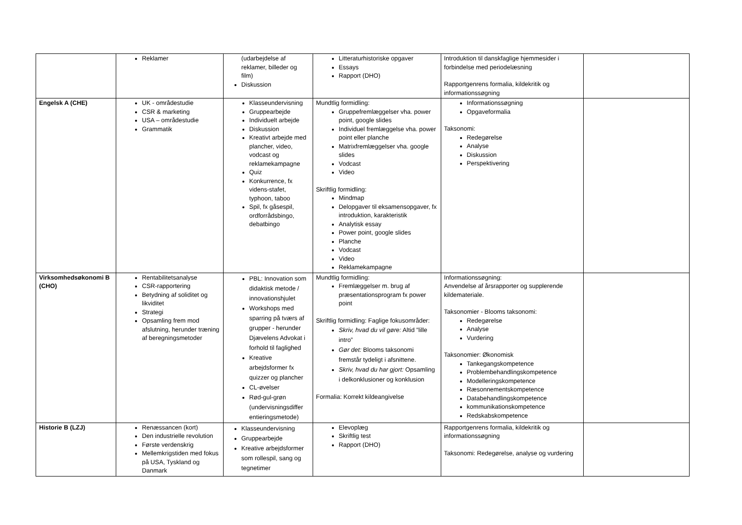| | Reklamer | (udarbejdelse af reklamer, billeder og film) Diskussion | Litteraturhistoriske opgaver Essays Rapport (DHO) | Introduktion til danskfaglige hjemmesider i forbindelse med periodelæsning Rapportgenrens formalia, kildekritik og informationssøgning | |
| Engelsk A (CHE) | UK - områdestudie CSR & marketing USA – områdestudie Grammatik | Klasseundervisning Gruppearbejde Individuelt arbejde Diskussion Kreativt arbejde med plancher, video, vodcast og reklamekampagne Quiz Konkurrence, fx videns-stafet, typhoon, taboo Spil, fx gåsespil, ordforrådsbingo, debatbingo | Mundtlig formidling: Gruppefremlæggelser vha. power point, google slides Individuel fremlæggelse vha. power point eller planche Matrixfremlæggelser vha. google slides Vodcast Video Skriftlig formidling: Mindmap Delopgaver til eksamensopgaver, fx introduktion, karakteristik Analytisk essay Power point, google slides Planche Vodcast Video Reklamekampagne | Informationssøgning Opgaveformalia Taksonomi: Redegørelse Analyse Diskussion Perspektivering | |
| Virksomhedsøkonomi B (CHO) | Rentabilitetsanalyse CSR-rapportering Betydning af soliditet og likviditet Strategi Opsamling frem mod afslutning, herunder træning af beregningsmetoder | PBL: Innovation som didaktisk metode / innovationshjulet Workshops med sparring på tværs af grupper - herunder Djævelens Advokat i forhold til faglighed Kreative arbejdsformer fx quizzer og plancher CL-øvelser Rød-gul-grøn (undervisningsdiffer entieringsmetode) | Mundtlig formidling: Fremlæggelser m. brug af præsentationsprogram fx power point Skriftlig formidling: Faglige fokusområder: Skriv, hvad du vil gøre: Altid ”lille intro” Gør det: Blooms taksonomi fremstår tydeligt i afsnittene. Skriv, hvad du har gjort: Opsamling i delkonklusioner og konklusion Formalia: Korrekt kildeangivelse | Informationssøgning: Anvendelse af årsrapporter og supplerende kildemateriale. Taksonomier - Blooms taksonomi: Redegørelse Analyse Vurdering Taksonomier: Økonomisk Tankegangskompetence Problembehandlingskompetence Modelleringskompetence Ræsonnementskompetence Databehandlingskompetence kommunikationskompetence Redskabskompetence | |
| Historie B (LZJ) | Renæssancen (kort) Den industrielle revolution Første verdenskrig Mellemkrigstiden med fokus på USA, Tyskland og Danmark | Klasseundervisning Gruppearbejde Kreative arbejdsformer som rollespil, sang og tegnetimer | Elevoplæg Skriftlig test Rapport (DHO) | Rapportgenrens formalia, kildekritik og informationssøgning Taksonomi: Redegørelse, analyse og vurdering | |